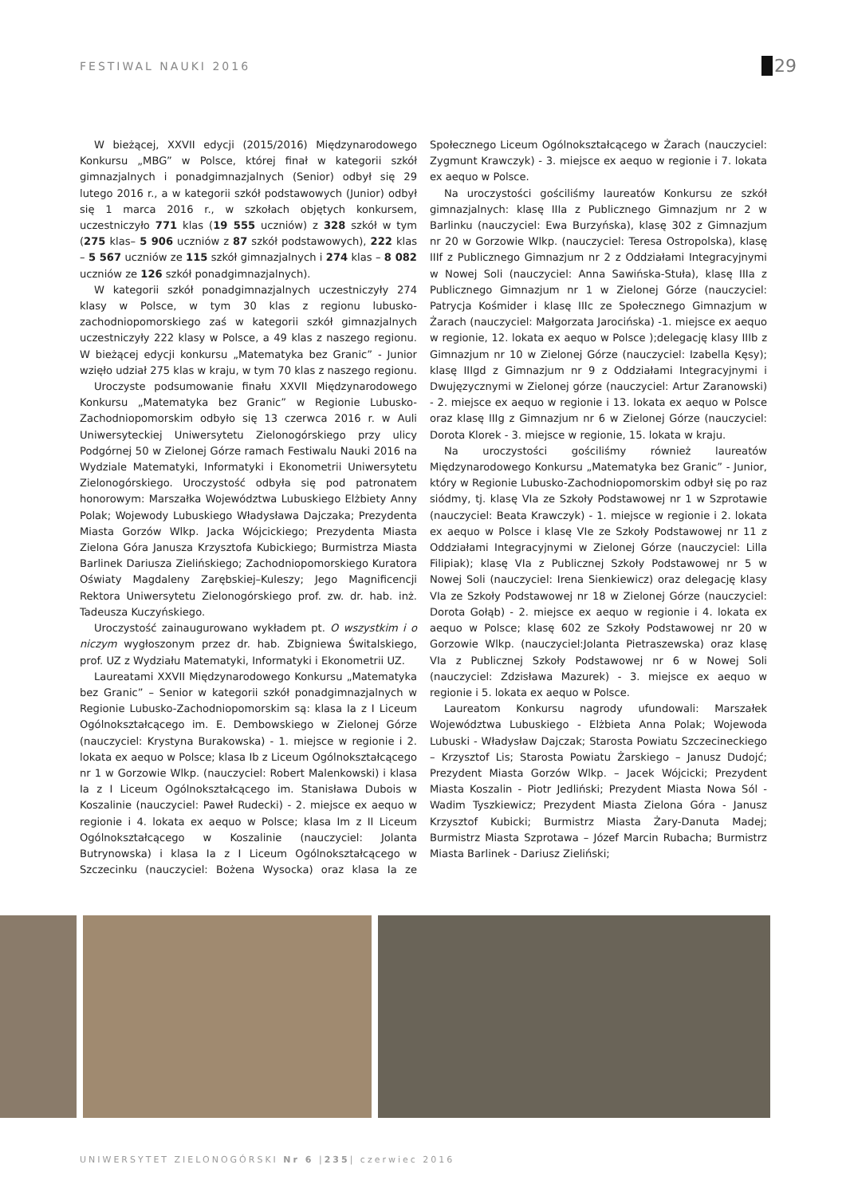FESTIWAL NAUKI 2016 29
W bieżącej, XXVII edycji (2015/2016) Międzynarodowego Konkursu „MBG” w Polsce, której finał w kategorii szkół gimnazjalnych i ponadgimnazjalnych (Senior) odbył się 29 lutego 2016 r., a w kategorii szkół podstawowych (Junior) odbył się 1 marca 2016 r., w szkołach objętych konkursem, uczestniczyło 771 klas (19 555 uczniów) z 328 szkół w tym (275 klas– 5 906 uczniów z 87 szkół podstawowych), 222 klas – 5 567 uczniów ze 115 szkół gimnazjalnych i 274 klas – 8 082 uczniów ze 126 szkół ponadgimnazjalnych).
W kategorii szkół ponadgimnazjalnych uczestniczyły 274 klasy w Polsce, w tym 30 klas z regionu lubusko-zachodniopomorskiego zaś w kategorii szkół gimnazjalnych uczestniczyły 222 klasy w Polsce, a 49 klas z naszego regionu. W bieżącej edycji konkursu „Matematyka bez Granic” - Junior wzięło udział 275 klas w kraju, w tym 70 klas z naszego regionu.
Uroczyste podsumowanie finału XXVII Międzynarodowego Konkursu „Matematyka bez Granic” w Regionie Lubusko-Zachodniopomorskim odbyło się 13 czerwca 2016 r. w Auli Uniwersyteckiej Uniwersytetu Zielonogórskiego przy ulicy Podgórnej 50 w Zielonej Górze ramach Festiwalu Nauki 2016 na Wydziale Matematyki, Informatyki i Ekonometrii Uniwersytetu Zielonogórskiego. Uroczystość odbyła się pod patronatem honorowym: Marszałka Województwa Lubuskiego Elżbiety Anny Polak; Wojewody Lubuskiego Władysława Dajczaka; Prezydenta Miasta Gorzów Wlkp. Jacka Wójcickiego; Prezydenta Miasta Zielona Góra Janusza Krzysztofa Kubickiego; Burmistrza Miasta Barlinek Dariusza Zielińskiego; Zachodniopomorskiego Kuratora Oświaty Magdaleny Zarębskiej–Kuleszy; Jego Magnificencji Rektora Uniwersytetu Zielonogórskiego prof. zw. dr. hab. inż. Tadeusza Kuczyńskiego.
Uroczystość zainaugurowano wykładem pt. O wszystkim i o niczym wygłoszonym przez dr. hab. Zbigniewa Świtalskiego, prof. UZ z Wydziału Matematyki, Informatyki i Ekonometrii UZ.
Laureatami XXVII Międzynarodowego Konkursu „Matematyka bez Granic” – Senior w kategorii szkół ponadgimnazjalnych w Regionie Lubusko-Zachodniopomorskim są: klasa Ia z I Liceum Ogólnokształcącego im. E. Dembowskiego w Zielonej Górze (nauczyciel: Krystyna Burakowska) - 1. miejsce w regionie i 2. lokata ex aequo w Polsce; klasa Ib z Liceum Ogólnokształcącego nr 1 w Gorzowie Wlkp. (nauczyciel: Robert Malenkowski) i klasa Ia z I Liceum Ogólnokształcącego im. Stanisława Dubois w Koszalinie (nauczyciel: Paweł Rudecki) - 2. miejsce ex aequo w regionie i 4. lokata ex aequo w Polsce; klasa Im z II Liceum Ogólnokształcącego w Koszalinie (nauczyciel: Jolanta Butrynowska) i klasa Ia z I Liceum Ogólnokształcącego w Szczecinku (nauczyciel: Bożena Wysocka) oraz klasa Ia ze Społecznego Liceum Ogólnokształcącego w Żarach (nauczyciel: Zygmunt Krawczyk) - 3. miejsce ex aequo w regionie i 7. lokata ex aequo w Polsce.
Na uroczystości gościliśmy laureatów Konkursu ze szkół gimnazjalnych: klasę IIIa z Publicznego Gimnazjum nr 2 w Barlinku (nauczyciel: Ewa Burzyńska), klasę 302 z Gimnazjum nr 20 w Gorzowie Wlkp. (nauczyciel: Teresa Ostropolska), klasę IIIf z Publicznego Gimnazjum nr 2 z Oddziałami Integracyjnymi w Nowej Soli (nauczyciel: Anna Sawińska-Stuła), klasę IIIa z Publicznego Gimnazjum nr 1 w Zielonej Górze (nauczyciel: Patrycja Kośmider i klasę IIIc ze Społecznego Gimnazjum w Żarach (nauczyciel: Małgorzata Jarocińska) -1. miejsce ex aequo w regionie, 12. lokata ex aequo w Polsce );delegację klasy IIIb z Gimnazjum nr 10 w Zielonej Górze (nauczyciel: Izabella Kęsy); klasę IIIgd z Gimnazjum nr 9 z Oddziałami Integracyjnymi i Dwujęzycznymi w Zielonej górze (nauczyciel: Artur Zaranowski) - 2. miejsce ex aequo w regionie i 13. lokata ex aequo w Polsce oraz klasę IIIg z Gimnazjum nr 6 w Zielonej Górze (nauczyciel: Dorota Klorek - 3. miejsce w regionie, 15. lokata w kraju.
Na uroczystości gościliśmy również laureatów Międzynarodowego Konkursu „Matematyka bez Granic” - Junior, który w Regionie Lubusko-Zachodniopomorskim odbył się po raz siódmy, tj. klasę VIa ze Szkoły Podstawowej nr 1 w Szprotawie (nauczyciel: Beata Krawczyk) - 1. miejsce w regionie i 2. lokata ex aequo w Polsce i klasę VIe ze Szkoły Podstawowej nr 11 z Oddziałami Integracyjnymi w Zielonej Górze (nauczyciel: Lilla Filipiak); klasę VIa z Publicznej Szkoły Podstawowej nr 5 w Nowej Soli (nauczyciel: Irena Sienkiewicz) oraz delegację klasy VIa ze Szkoły Podstawowej nr 18 w Zielonej Górze (nauczyciel: Dorota Gołąb) - 2. miejsce ex aequo w regionie i 4. lokata ex aequo w Polsce; klasę 602 ze Szkoły Podstawowej nr 20 w Gorzowie Wlkp. (nauczyciel:Jolanta Pietraszewska) oraz klasę VIa z Publicznej Szkoły Podstawowej nr 6 w Nowej Soli (nauczyciel: Zdzisława Mazurek) - 3. miejsce ex aequo w regionie i 5. lokata ex aequo w Polsce.
Laureatom Konkursu nagrody ufundowali: Marszałek Województwa Lubuskiego - Elżbieta Anna Polak; Wojewoda Lubuski - Władysław Dajczak; Starosta Powiatu Szczecineckiego – Krzysztof Lis; Starosta Powiatu Żarskiego – Janusz Dudojć; Prezydent Miasta Gorzów Wlkp. – Jacek Wójcicki; Prezydent Miasta Koszalin - Piotr Jedliński; Prezydent Miasta Nowa Sól - Wadim Tyszkiewicz; Prezydent Miasta Zielona Góra - Janusz Krzysztof Kubicki; Burmistrz Miasta Żary-Danuta Madej; Burmistrz Miasta Szprotawa – Józef Marcin Rubacha; Burmistrz Miasta Barlinek - Dariusz Zieliński;
UNIWERSYTET ZIELONOGÓRSKI Nr 6 |235| czerwiec 2016